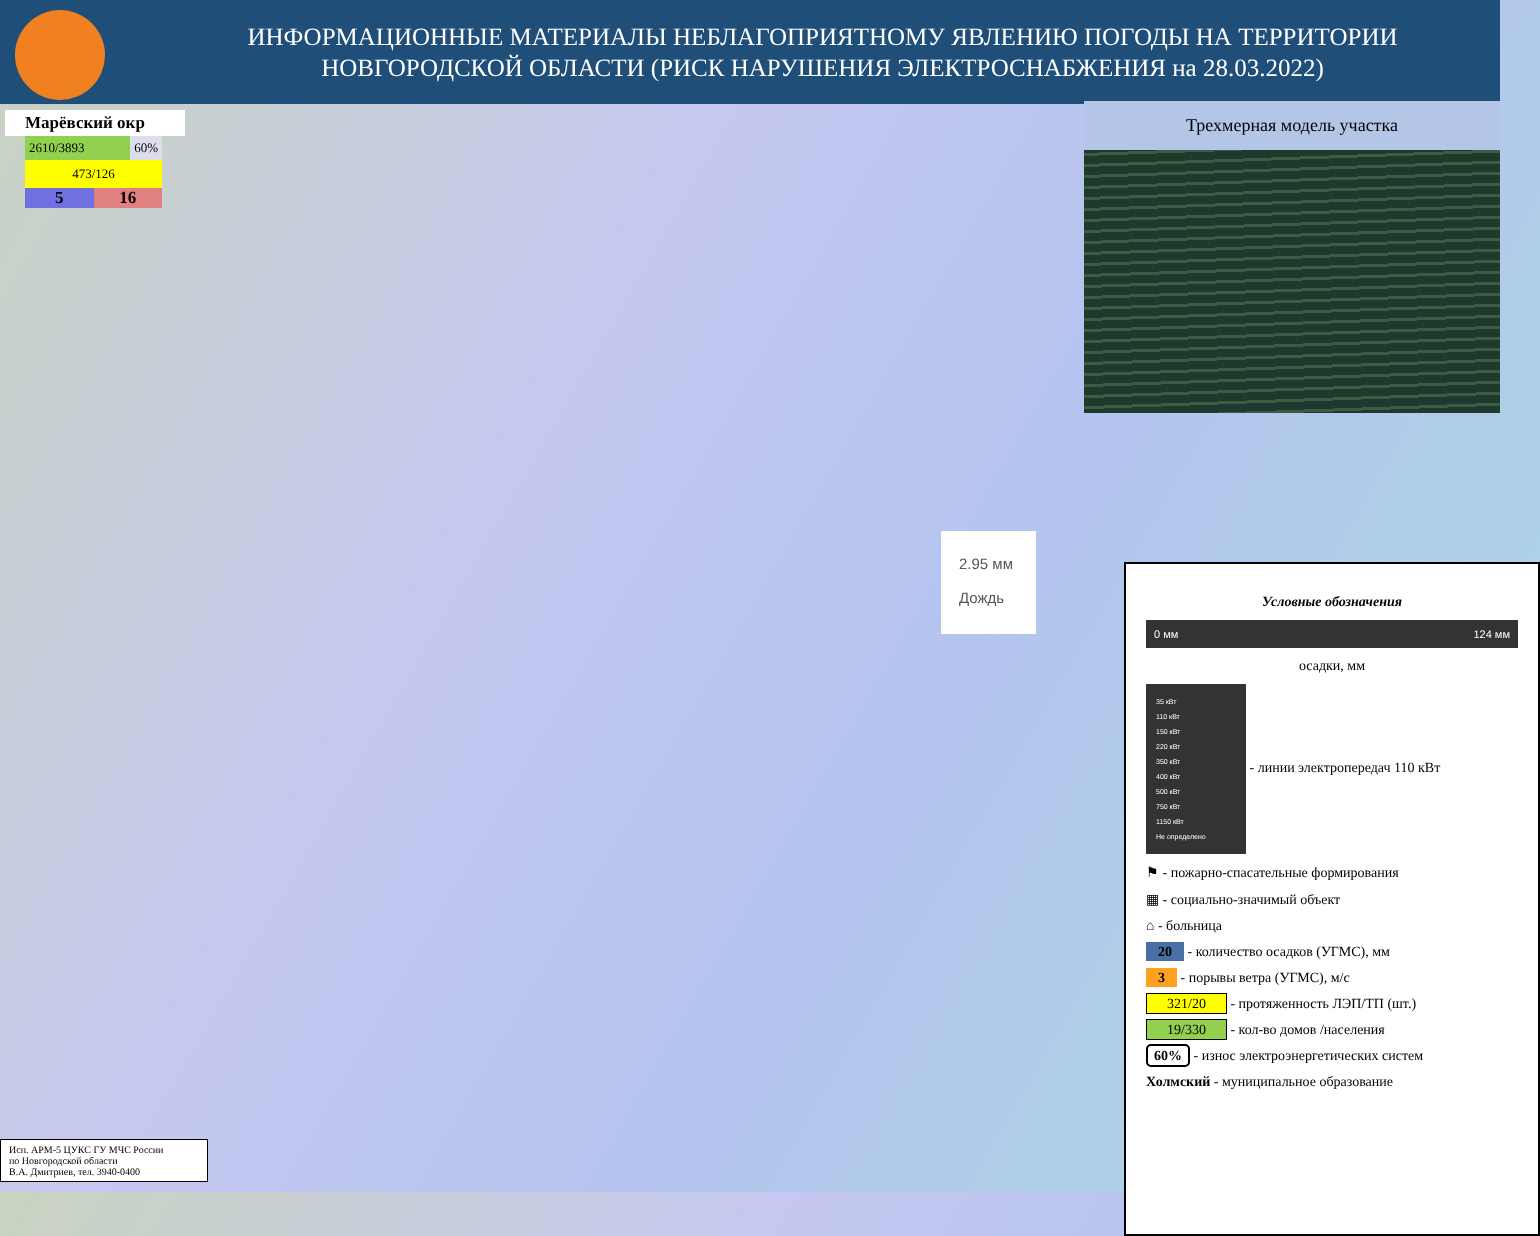ИНФОРМАЦИОННЫЕ МАТЕРИАЛЫ НЕБЛАГОПРИЯТНОМУ ЯВЛЕНИЮ ПОГОДЫ НА ТЕРРИТОРИИ НОВГОРОДСКОЙ ОБЛАСТИ (РИСК НАРУШЕНИЯ ЭЛЕКТРОСНАБЖЕНИЯ на 28.03.2022)
Марёвский окр
2610/3893 60%
473/126
5 16
Трехмерная модель участка
2.95 мм
Дождь
Условные обозначения
0 мм 124 мм
осадки, мм
35 кВт
110 кВт
150 кВт
220 кВт
350 кВт
400 кВт
500 кВт
750 кВт
1150 кВт
Не определено - линии электропередач 110 кВт
⚑ - пожарно-спасательные формирования
▦ - социально-значимый объект
⌂ - больница
20 - количество осадков (УГМС), мм
3 - порывы ветра (УГМС), м/с
321/20 - протяженность ЛЭП/ТП (шт.)
19/330 - кол-во домов /населения
60% - износ электроэнергетических систем
Холмский - муниципальное образование
Исп. АРМ-5 ЦУКС ГУ МЧС России
по Новгородской области
В.А. Дмитриев, тел. 3940-0400